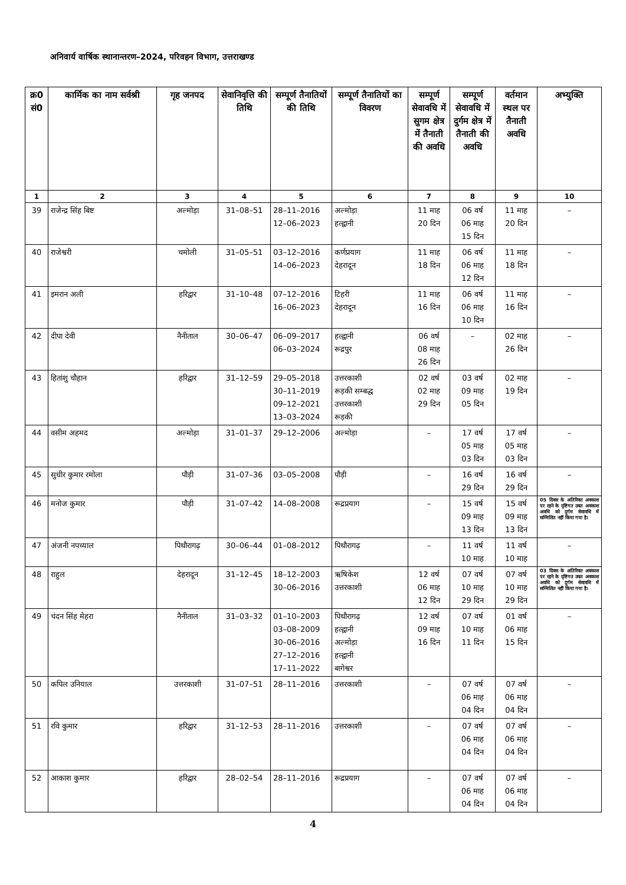अनिवार्य वार्षिक स्थानान्तरण–2024, परिवहन विभाग, उत्तराखण्ड
| क्र0 सं0 | कार्मिक का नाम सर्वश्री | गृह जनपद | सेवानिवृत्ति की तिथि | सम्पूर्ण तैनातियों की तिथि | सम्पूर्ण तैनातियों का विवरण | सम्पूर्ण सेवावधि में सुगम क्षेत्र में तैनाती की अवधि | सम्पूर्ण सेवावधि में दुर्गम क्षेत्र में तैनाती की अवधि | वर्तमान स्थल पर तैनाती अवधि | अभ्युक्ति |
| --- | --- | --- | --- | --- | --- | --- | --- | --- | --- |
| 1 | 2 | 3 | 4 | 5 | 6 | 7 | 8 | 9 | 10 |
| 39 | राजेन्द्र सिंह बिष्ट | अल्मोड़ा | 31–08–51 | 28–11–2016 12–06–2023 | अल्मोड़ा हल्द्वानी | 11 माह 20 दिन | 06 वर्ष 06 माह 15 दिन | 11 माह 20 दिन | – |
| 40 | राजेश्वरी | चमोली | 31–05–51 | 03–12–2016 14–06–2023 | कर्णप्रयाग देहरादून | 11 माह 18 दिन | 06 वर्ष 06 माह 12 दिन | 11 माह 18 दिन | – |
| 41 | इमरान अली | हरिद्वार | 31–10–48 | 07–12–2016 16–06–2023 | टिहरी देहरादून | 11 माह 16 दिन | 06 वर्ष 06 माह 10 दिन | 11 माह 16 दिन | – |
| 42 | दीपा देवी | नैनीताल | 30–06–47 | 06–09–2017 06–03–2024 | हल्द्वानी रूद्रपुर | 06 वर्ष 08 माह 26 दिन | – | 02 माह 26 दिन | – |
| 43 | हितांशु चौहान | हरिद्वार | 31–12–59 | 29–05–2018 30–11–2019 09–12–2021 13–03–2024 | उत्तरकाशी रूड़की सम्बद्ध उत्तरकाशी रूड़की | 02 वर्ष 02 माह 29 दिन | 03 वर्ष 09 माह 05 दिन | 02 माह 19 दिन | – |
| 44 | वसीम अहमद | अल्मोड़ा | 31–01–37 | 29–12–2006 | अल्मोड़ा | – | 17 वर्ष 05 माह 03 दिन | 17 वर्ष 05 माह 03 दिन | – |
| 45 | सुधीर कुमार रमोला | पौड़ी | 31–07–36 | 03–05–2008 | पौड़ी | – | 16 वर्ष 29 दिन | 16 वर्ष 29 दिन | – |
| 46 | मनोज कुमार | पौड़ी | 31–07–42 | 14–08–2008 | रूद्रप्रयाग | – | 15 वर्ष 09 माह 13 दिन | 15 वर्ष 09 माह 13 दिन | 05 दिवस के अतिरिक्त अवकाश पर रहने के दृष्टिगत उक्त अवकाश अवधि को दुर्गम सेवावधि में सम्मिलित नहीं किया गया है। |
| 47 | अंजनी नपच्याल | पिथौरागढ़ | 30–06–44 | 01–08–2012 | पिथौरागढ़ | – | 11 वर्ष 10 माह | 11 वर्ष 10 माह | – |
| 48 | राहुल | देहरादून | 31–12–45 | 18–12–2003 30–06–2016 | ऋषिकेश उत्तरकाशी | 12 वर्ष 06 माह 12 दिन | 07 वर्ष 10 माह 29 दिन | 07 वर्ष 10 माह 29 दिन | 03 दिवस के अतिरिक्त अवकाश पर रहने के दृष्टिगत उक्त अवकाश अवधि को दुर्गम सेवावधि में सम्मिलित नहीं किया गया है। |
| 49 | चंदन सिंह मेहरा | नैनीताल | 31–03–32 | 01–10–2003 03–08–2009 30–06–2016 27–12–2016 17–11–2022 | पिथौरागढ़ हल्द्वानी अल्मोड़ा हल्द्वानी बागेश्वर | 12 वर्ष 09 माह 16 दिन | 07 वर्ष 10 माह 11 दिन | 01 वर्ष 06 माह 15 दिन | – |
| 50 | कपिल उनियाल | उत्तरकाशी | 31–07–51 | 28–11–2016 | उत्तरकाशी | – | 07 वर्ष 06 माह 04 दिन | 07 वर्ष 06 माह 04 दिन | – |
| 51 | रवि कुमार | हरिद्वार | 31–12–53 | 28–11–2016 | उत्तरकाशी | – | 07 वर्ष 06 माह 04 दिन | 07 वर्ष 06 माह 04 दिन | – |
| 52 | आकाश कुमार | हरिद्वार | 28–02–54 | 28–11–2016 | रूद्रप्रयाग | – | 07 वर्ष 06 माह 04 दिन | 07 वर्ष 06 माह 04 दिन | – |
4